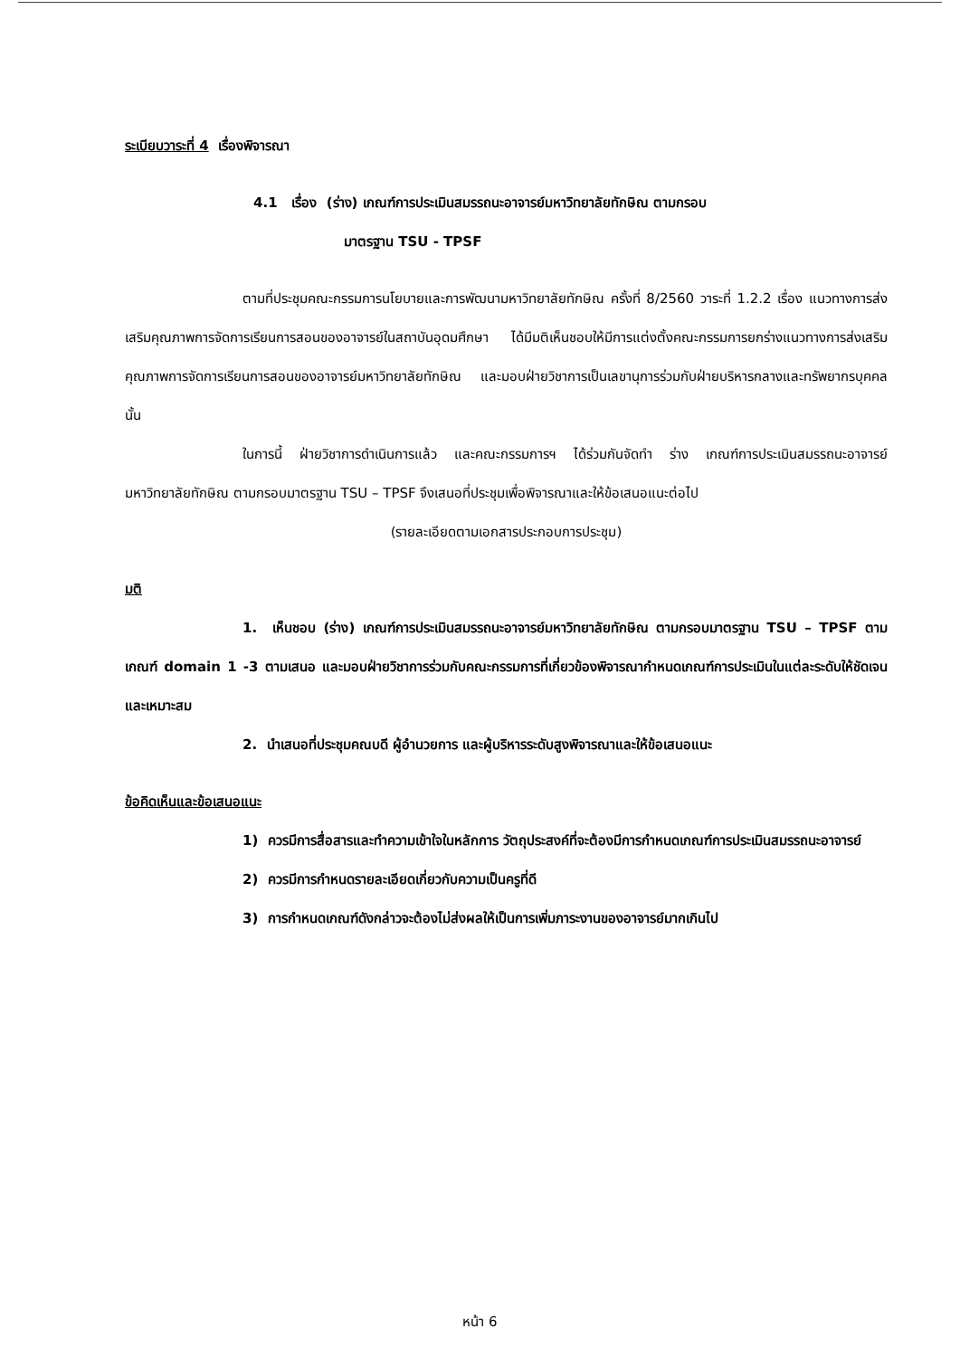ระเบียบวาระที่ 4 เรื่องพิจารณา
4.1 เรื่อง (ร่าง) เกณฑ์การประเมินสมรรถนะอาจารย์มหาวิทยาลัยทักษิณ ตามกรอบ
มาตรฐาน TSU - TPSF
ตามที่ประชุมคณะกรรมการนโยบายและการพัฒนามหาวิทยาลัยทักษิณ ครั้งที่ 8/2560 วาระที่ 1.2.2 เรื่อง แนวทางการส่งเสริมคุณภาพการจัดการเรียนการสอนของอาจารย์ในสถาบันอุดมศึกษา ได้มีมติเห็นชอบให้มีการแต่งตั้งคณะกรรมการยกร่างแนวทางการส่งเสริมคุณภาพการจัดการเรียนการสอนของอาจารย์มหาวิทยาลัยทักษิณ และมอบฝ่ายวิชาการเป็นเลขานุการร่วมกับฝ่ายบริหารกลางและทรัพยากรบุคคล นั้น
ในการนี้ ฝ่ายวิชาการดำเนินการแล้ว และคณะกรรมการฯ ได้ร่วมกันจัดทำ ร่าง เกณฑ์การประเมินสมรรถนะอาจารย์มหาวิทยาลัยทักษิณ ตามกรอบมาตรฐาน TSU – TPSF จึงเสนอที่ประชุมเพื่อพิจารณาและให้ข้อเสนอแนะต่อไป
(รายละเอียดตามเอกสารประกอบการประชุม)
มติ
1. เห็นชอบ (ร่าง) เกณฑ์การประเมินสมรรถนะอาจารย์มหาวิทยาลัยทักษิณ ตามกรอบมาตรฐาน TSU – TPSF ตามเกณฑ์ domain 1 -3 ตามเสนอ และมอบฝ่ายวิชาการร่วมกับคณะกรรมการที่เกี่ยวข้องพิจารณากำหนดเกณฑ์การประเมินในแต่ละระดับให้ชัดเจนและเหมาะสม
2. นำเสนอที่ประชุมคณบดี ผู้อำนวยการ และผู้บริหารระดับสูงพิจารณาและให้ข้อเสนอแนะ
ข้อคิดเห็นและข้อเสนอแนะ
1) ควรมีการสื่อสารและทำความเข้าใจในหลักการ วัตถุประสงค์ที่จะต้องมีการกำหนดเกณฑ์การประเมินสมรรถนะอาจารย์
2) ควรมีการกำหนดรายละเอียดเกี่ยวกับความเป็นครูที่ดี
3) การกำหนดเกณฑ์ดังกล่าวจะต้องไม่ส่งผลให้เป็นการเพิ่มภาระงานของอาจารย์มากเกินไป
หน้า 6